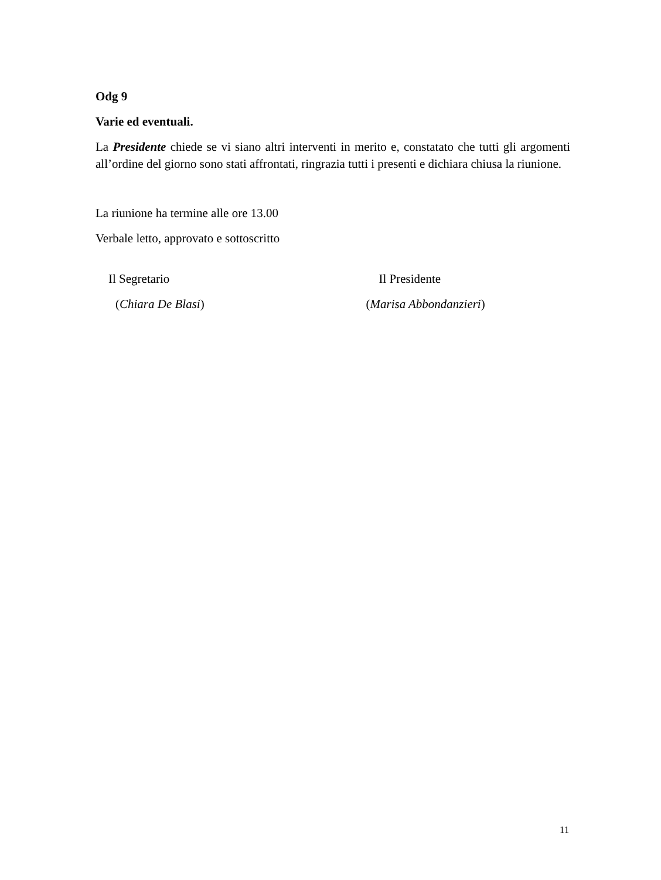Odg 9
Varie ed eventuali.
La Presidente chiede se vi siano altri interventi in merito e, constatato che tutti gli argomenti all’ordine del giorno sono stati affrontati, ringrazia tutti i presenti e dichiara chiusa la riunione.
La riunione ha termine alle ore 13.00
Verbale letto, approvato e sottoscritto
Il Segretario
(Chiara De Blasi)
Il Presidente
(Marisa Abbondanzieri)
11